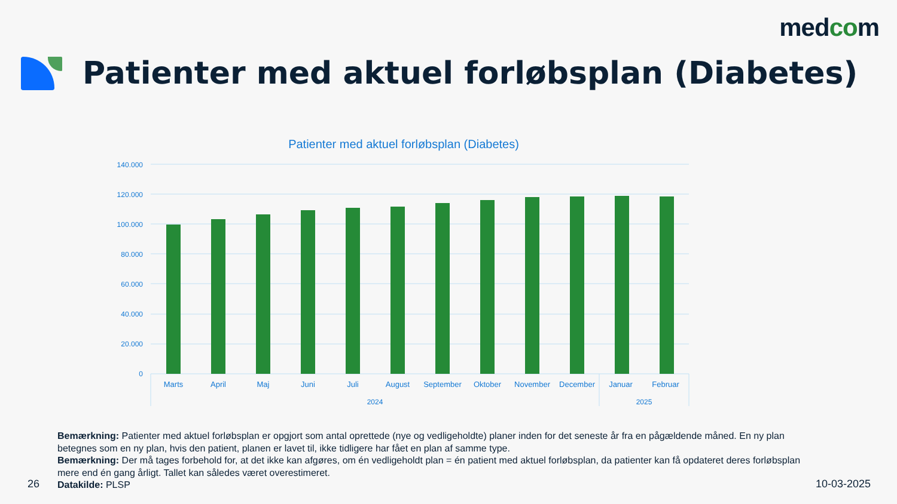medcom
Patienter med aktuel forløbsplan (Diabetes)
Patienter med aktuel forløbsplan (Diabetes)
140.000
120.000
100.000
80.000
60.000
40.000
20.000
0
Marts
April
Maj
Juni
Juli
August
September
Oktober
November
December
Januar
Februar
2024
2025
Bemærkning: Patienter med aktuel forløbsplan er opgjort som antal oprettede (nye og vedligeholdte) planer inden for det seneste år fra en pågældende måned. En ny plan betegnes som en ny plan, hvis den patient, planen er lavet til, ikke tidligere har fået en plan af samme type.
Bemærkning: Der må tages forbehold for, at det ikke kan afgøres, om én vedligeholdt plan = én patient med aktuel forløbsplan, da patienter kan få opdateret deres forløbsplan mere end én gang årligt. Tallet kan således været overestimeret.
Datakilde: PLSP
26 10-03-2025